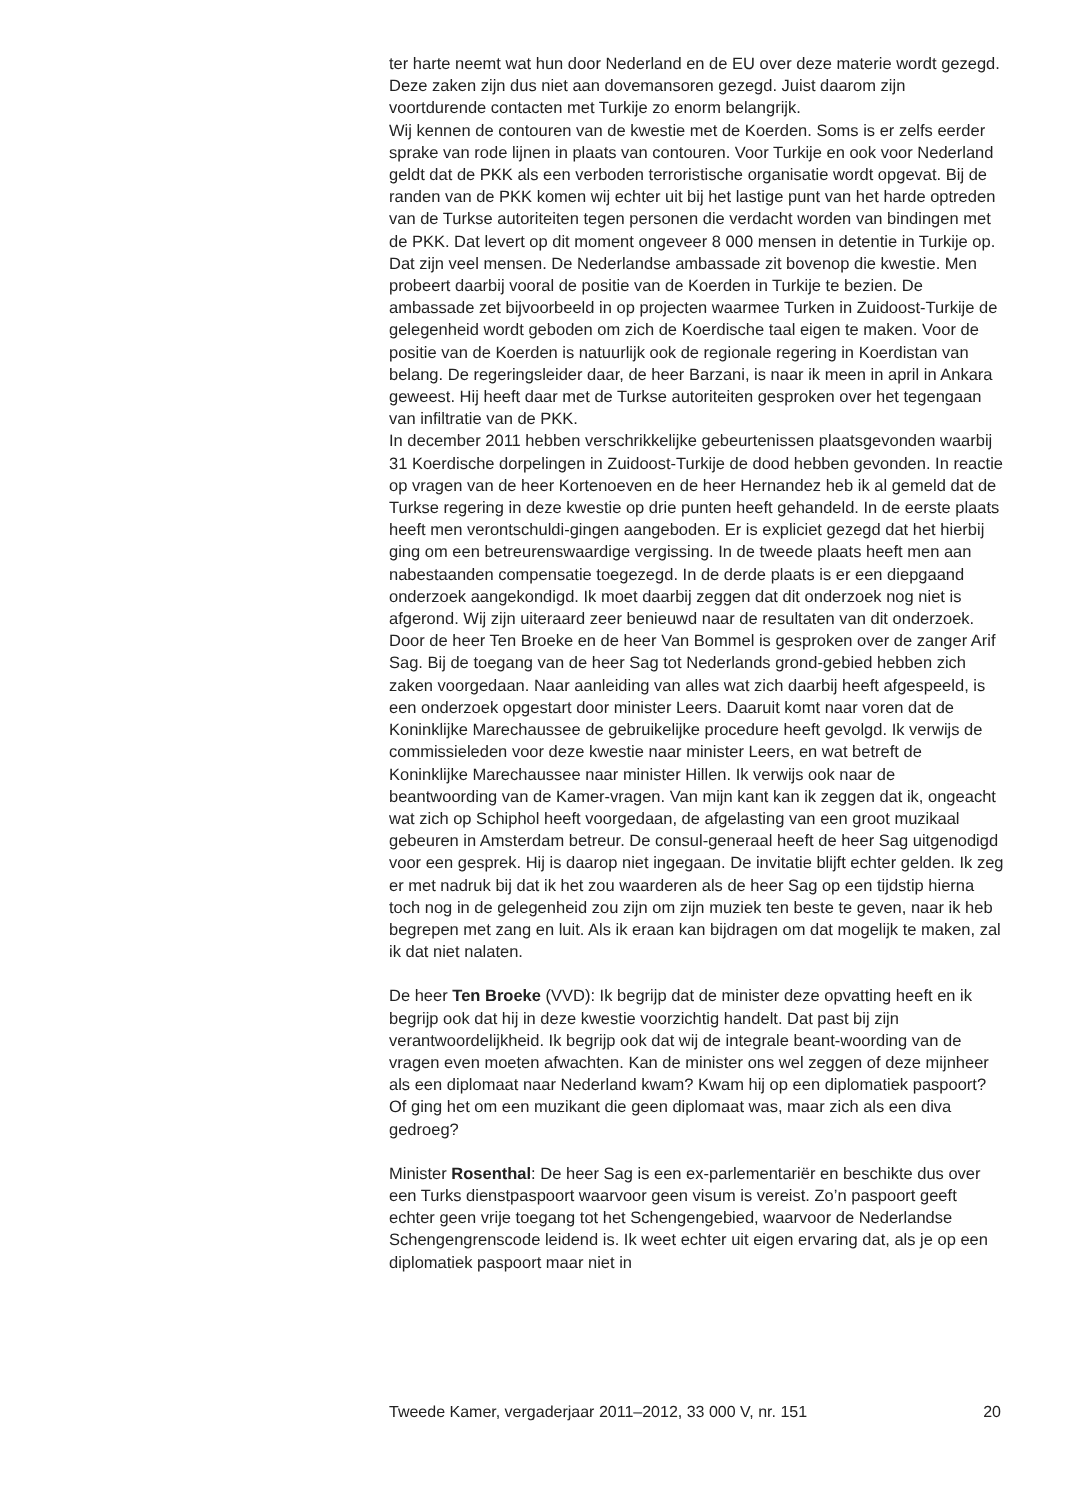ter harte neemt wat hun door Nederland en de EU over deze materie wordt gezegd. Deze zaken zijn dus niet aan dovemansoren gezegd. Juist daarom zijn voortdurende contacten met Turkije zo enorm belangrijk.
Wij kennen de contouren van de kwestie met de Koerden. Soms is er zelfs eerder sprake van rode lijnen in plaats van contouren. Voor Turkije en ook voor Nederland geldt dat de PKK als een verboden terroristische organisatie wordt opgevat. Bij de randen van de PKK komen wij echter uit bij het lastige punt van het harde optreden van de Turkse autoriteiten tegen personen die verdacht worden van bindingen met de PKK. Dat levert op dit moment ongeveer 8 000 mensen in detentie in Turkije op. Dat zijn veel mensen. De Nederlandse ambassade zit bovenop die kwestie. Men probeert daarbij vooral de positie van de Koerden in Turkije te bezien. De ambassade zet bijvoorbeeld in op projecten waarmee Turken in Zuidoost-Turkije de gelegenheid wordt geboden om zich de Koerdische taal eigen te maken. Voor de positie van de Koerden is natuurlijk ook de regionale regering in Koerdistan van belang. De regeringsleider daar, de heer Barzani, is naar ik meen in april in Ankara geweest. Hij heeft daar met de Turkse autoriteiten gesproken over het tegengaan van infiltratie van de PKK.
In december 2011 hebben verschrikkelijke gebeurtenissen plaatsgevonden waarbij 31 Koerdische dorpelingen in Zuidoost-Turkije de dood hebben gevonden. In reactie op vragen van de heer Kortenoeven en de heer Hernandez heb ik al gemeld dat de Turkse regering in deze kwestie op drie punten heeft gehandeld. In de eerste plaats heeft men verontschuldi-gingen aangeboden. Er is expliciet gezegd dat het hierbij ging om een betreurenswaardige vergissing. In de tweede plaats heeft men aan nabestaanden compensatie toegezegd. In de derde plaats is er een diepgaand onderzoek aangekondigd. Ik moet daarbij zeggen dat dit onderzoek nog niet is afgerond. Wij zijn uiteraard zeer benieuwd naar de resultaten van dit onderzoek.
Door de heer Ten Broeke en de heer Van Bommel is gesproken over de zanger Arif Sag. Bij de toegang van de heer Sag tot Nederlands grond-gebied hebben zich zaken voorgedaan. Naar aanleiding van alles wat zich daarbij heeft afgespeeld, is een onderzoek opgestart door minister Leers. Daaruit komt naar voren dat de Koninklijke Marechaussee de gebruikelijke procedure heeft gevolgd. Ik verwijs de commissieleden voor deze kwestie naar minister Leers, en wat betreft de Koninklijke Marechaussee naar minister Hillen. Ik verwijs ook naar de beantwoording van de Kamer-vragen. Van mijn kant kan ik zeggen dat ik, ongeacht wat zich op Schiphol heeft voorgedaan, de afgelasting van een groot muzikaal gebeuren in Amsterdam betreur. De consul-generaal heeft de heer Sag uitgenodigd voor een gesprek. Hij is daarop niet ingegaan. De invitatie blijft echter gelden. Ik zeg er met nadruk bij dat ik het zou waarderen als de heer Sag op een tijdstip hierna toch nog in de gelegenheid zou zijn om zijn muziek ten beste te geven, naar ik heb begrepen met zang en luit. Als ik eraan kan bijdragen om dat mogelijk te maken, zal ik dat niet nalaten.
De heer Ten Broeke (VVD): Ik begrijp dat de minister deze opvatting heeft en ik begrijp ook dat hij in deze kwestie voorzichtig handelt. Dat past bij zijn verantwoordelijkheid. Ik begrijp ook dat wij de integrale beant-woording van de vragen even moeten afwachten. Kan de minister ons wel zeggen of deze mijnheer als een diplomaat naar Nederland kwam? Kwam hij op een diplomatiek paspoort? Of ging het om een muzikant die geen diplomaat was, maar zich als een diva gedroeg?
Minister Rosenthal: De heer Sag is een ex-parlementariër en beschikte dus over een Turks dienstpaspoort waarvoor geen visum is vereist. Zo’n paspoort geeft echter geen vrije toegang tot het Schengengebied, waarvoor de Nederlandse Schengengrenscode leidend is. Ik weet echter uit eigen ervaring dat, als je op een diplomatiek paspoort maar niet in
Tweede Kamer, vergaderjaar 2011–2012, 33 000 V, nr. 151 20